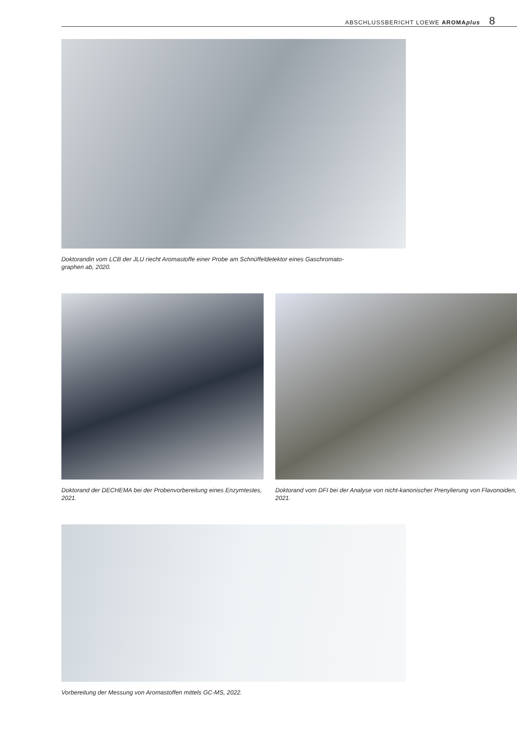ABSCHLUSSBERICHT LOEWE AROMAplus 8
Doktorandin vom LCB der JLU riecht Aromastoffe einer Probe am Schnüffeldetektor eines Gaschromato-
graphen ab, 2020.
Doktorand der DECHEMA bei der Probenvorbereitung eines Enzymtestes, 2021.
Doktorand vom DFI bei der Analyse von nicht-kanonischer Prenylierung von Flavonoiden, 2021.
Vorbereitung der Messung von Aromastoffen mittels GC-MS, 2022.